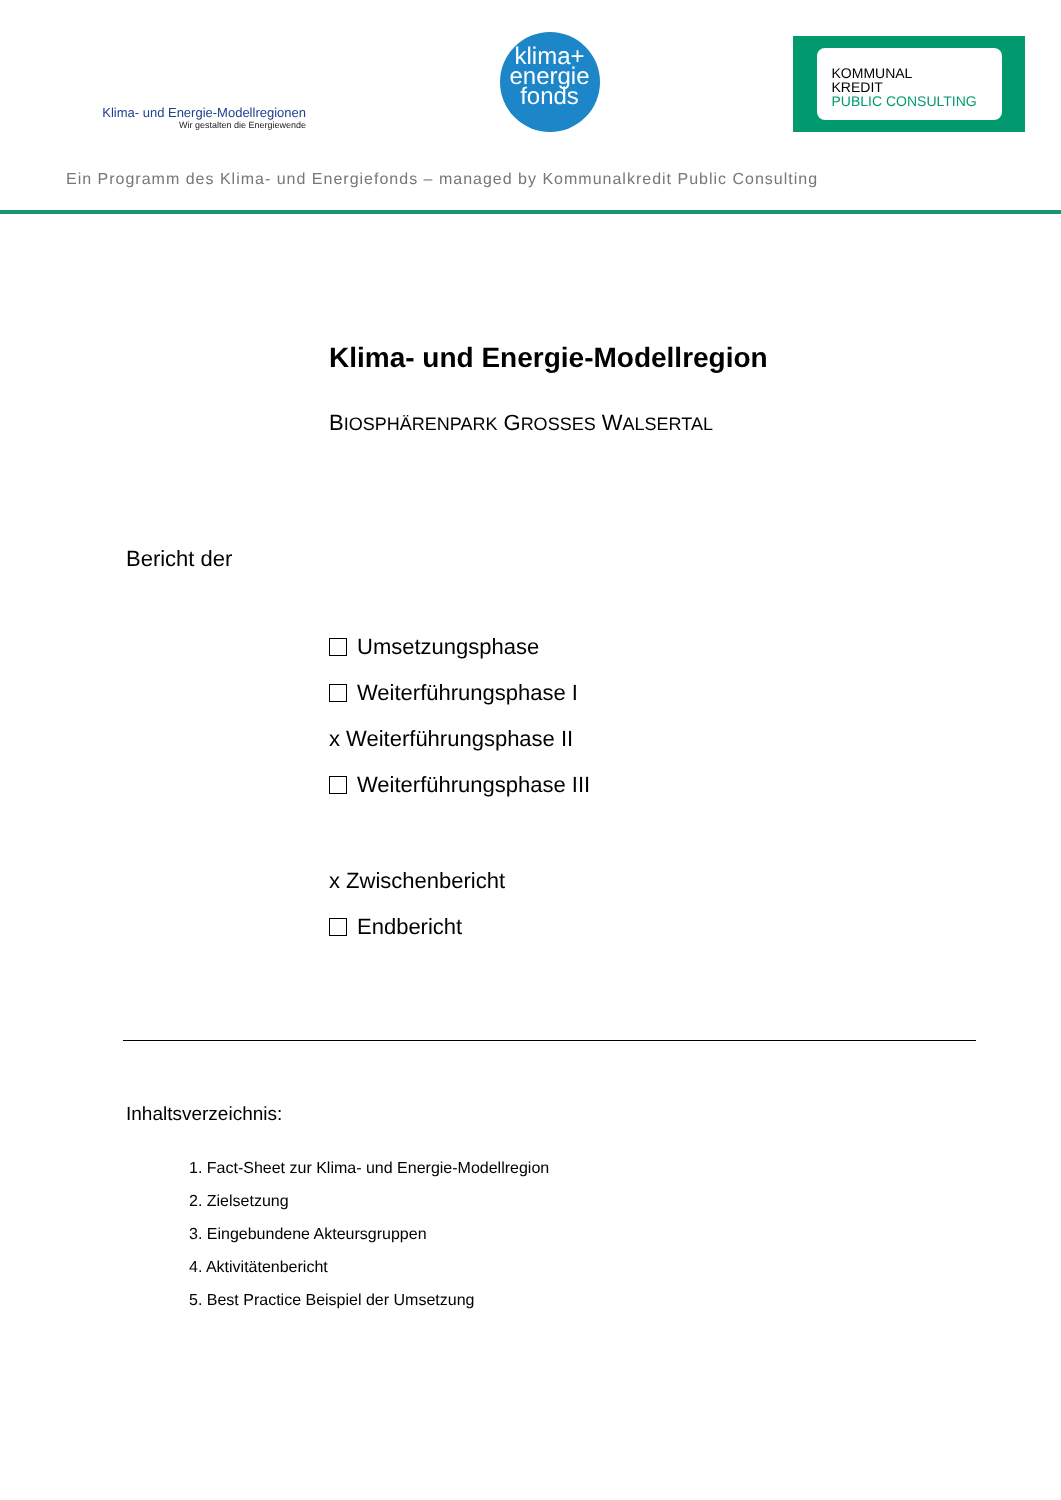Klima- und Energie-Modellregionen
Wir gestalten die Energiewende
klima+
energie
fonds
KOMMUNAL
KREDIT
PUBLIC CONSULTING
Ein Programm des Klima- und Energiefonds – managed by Kommunalkredit Public Consulting
Klima- und Energie-Modellregion
BIOSPHÄRENPARK GROSSES WALSERTAL
Bericht der
Umsetzungsphase
Weiterführungsphase I
x Weiterführungsphase II
Weiterführungsphase III
x Zwischenbericht
Endbericht
Inhaltsverzeichnis:
1. Fact-Sheet zur Klima- und Energie-Modellregion
2. Zielsetzung
3. Eingebundene Akteursgruppen
4. Aktivitätenbericht
5. Best Practice Beispiel der Umsetzung